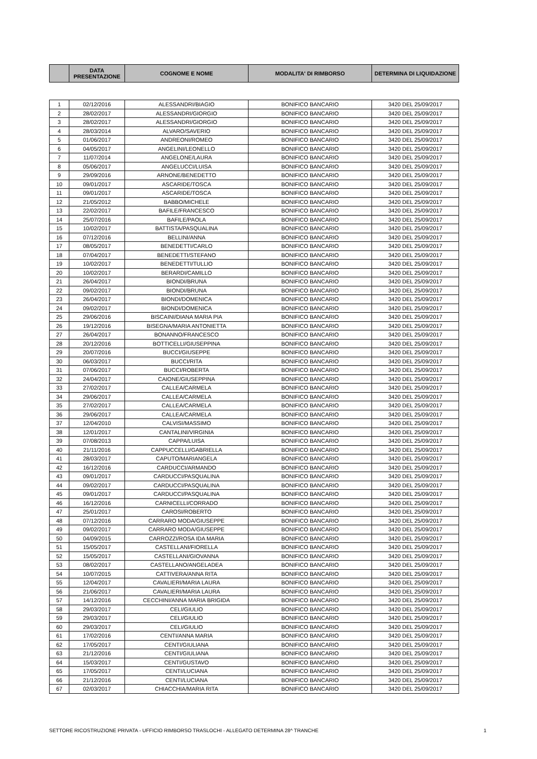| | DATA PRESENTAZIONE | COGNOME E NOME | MODALITA' DI RIMBORSO | DETERMINA DI LIQUIDAZIONE |
| --- | --- | --- | --- | --- |
| 1 | 02/12/2016 | ALESSANDRI/BIAGIO | BONIFICO BANCARIO | 3420 DEL 25/09/2017 |
| 2 | 28/02/2017 | ALESSANDRI/GIORGIO | BONIFICO BANCARIO | 3420 DEL 25/09/2017 |
| 3 | 28/02/2017 | ALESSANDRI/GIORGIO | BONIFICO BANCARIO | 3420 DEL 25/09/2017 |
| 4 | 28/03/2014 | ALVARO/SAVERIO | BONIFICO BANCARIO | 3420 DEL 25/09/2017 |
| 5 | 01/06/2017 | ANDREONI/ROMEO | BONIFICO BANCARIO | 3420 DEL 25/09/2017 |
| 6 | 04/05/2017 | ANGELINI/LEONELLO | BONIFICO BANCARIO | 3420 DEL 25/09/2017 |
| 7 | 11/07/2014 | ANGELONE/LAURA | BONIFICO BANCARIO | 3420 DEL 25/09/2017 |
| 8 | 05/06/2017 | ANGELUCCI/LUISA | BONIFICO BANCARIO | 3420 DEL 25/09/2017 |
| 9 | 29/09/2016 | ARNONE/BENEDETTO | BONIFICO BANCARIO | 3420 DEL 25/09/2017 |
| 10 | 09/01/2017 | ASCARIDE/TOSCA | BONIFICO BANCARIO | 3420 DEL 25/09/2017 |
| 11 | 09/01/2017 | ASCARIDE/TOSCA | BONIFICO BANCARIO | 3420 DEL 25/09/2017 |
| 12 | 21/05/2012 | BABBO/MICHELE | BONIFICO BANCARIO | 3420 DEL 25/09/2017 |
| 13 | 22/02/2017 | BAFILE/FRANCESCO | BONIFICO BANCARIO | 3420 DEL 25/09/2017 |
| 14 | 25/07/2016 | BAFILE/PAOLA | BONIFICO BANCARIO | 3420 DEL 25/09/2017 |
| 15 | 10/02/2017 | BATTISTA/PASQUALINA | BONIFICO BANCARIO | 3420 DEL 25/09/2017 |
| 16 | 07/12/2016 | BELLINI/ANNA | BONIFICO BANCARIO | 3420 DEL 25/09/2017 |
| 17 | 08/05/2017 | BENEDETTI/CARLO | BONIFICO BANCARIO | 3420 DEL 25/09/2017 |
| 18 | 07/04/2017 | BENEDETTI/STEFANO | BONIFICO BANCARIO | 3420 DEL 25/09/2017 |
| 19 | 10/02/2017 | BENEDETTI/TULLIO | BONIFICO BANCARIO | 3420 DEL 25/09/2017 |
| 20 | 10/02/2017 | BERARDI/CAMILLO | BONIFICO BANCARIO | 3420 DEL 25/09/2017 |
| 21 | 26/04/2017 | BIONDI/BRUNA | BONIFICO BANCARIO | 3420 DEL 25/09/2017 |
| 22 | 09/02/2017 | BIONDI/BRUNA | BONIFICO BANCARIO | 3420 DEL 25/09/2017 |
| 23 | 26/04/2017 | BIONDI/DOMENICA | BONIFICO BANCARIO | 3420 DEL 25/09/2017 |
| 24 | 09/02/2017 | BIONDI/DOMENICA | BONIFICO BANCARIO | 3420 DEL 25/09/2017 |
| 25 | 29/06/2016 | BISCAINI/DIANA MARIA PIA | BONIFICO BANCARIO | 3420 DEL 25/09/2017 |
| 26 | 19/12/2016 | BISEGNA/MARIA ANTONIETTA | BONIFICO BANCARIO | 3420 DEL 25/09/2017 |
| 27 | 26/04/2017 | BONANNO/FRANCESCO | BONIFICO BANCARIO | 3420 DEL 25/09/2017 |
| 28 | 20/12/2016 | BOTTICELLI/GIUSEPPINA | BONIFICO BANCARIO | 3420 DEL 25/09/2017 |
| 29 | 20/07/2016 | BUCCI/GIUSEPPE | BONIFICO BANCARIO | 3420 DEL 25/09/2017 |
| 30 | 06/03/2017 | BUCCI/RITA | BONIFICO BANCARIO | 3420 DEL 25/09/2017 |
| 31 | 07/06/2017 | BUCCI/ROBERTA | BONIFICO BANCARIO | 3420 DEL 25/09/2017 |
| 32 | 24/04/2017 | CAIONE/GIUSEPPINA | BONIFICO BANCARIO | 3420 DEL 25/09/2017 |
| 33 | 27/02/2017 | CALLEA/CARMELA | BONIFICO BANCARIO | 3420 DEL 25/09/2017 |
| 34 | 29/06/2017 | CALLEA/CARMELA | BONIFICO BANCARIO | 3420 DEL 25/09/2017 |
| 35 | 27/02/2017 | CALLEA/CARMELA | BONIFICO BANCARIO | 3420 DEL 25/09/2017 |
| 36 | 29/06/2017 | CALLEA/CARMELA | BONIFICO BANCARIO | 3420 DEL 25/09/2017 |
| 37 | 12/04/2010 | CALVISI/MASSIMO | BONIFICO BANCARIO | 3420 DEL 25/09/2017 |
| 38 | 12/01/2017 | CANTALINI/VIRGINIA | BONIFICO BANCARIO | 3420 DEL 25/09/2017 |
| 39 | 07/08/2013 | CAPPA/LUISA | BONIFICO BANCARIO | 3420 DEL 25/09/2017 |
| 40 | 21/11/2016 | CAPPUCCELLI/GABRIELLA | BONIFICO BANCARIO | 3420 DEL 25/09/2017 |
| 41 | 28/03/2017 | CAPUTO/MARIANGELA | BONIFICO BANCARIO | 3420 DEL 25/09/2017 |
| 42 | 16/12/2016 | CARDUCCI/ARMANDO | BONIFICO BANCARIO | 3420 DEL 25/09/2017 |
| 43 | 09/01/2017 | CARDUCCI/PASQUALINA | BONIFICO BANCARIO | 3420 DEL 25/09/2017 |
| 44 | 09/02/2017 | CARDUCCI/PASQUALINA | BONIFICO BANCARIO | 3420 DEL 25/09/2017 |
| 45 | 09/01/2017 | CARDUCCI/PASQUALINA | BONIFICO BANCARIO | 3420 DEL 25/09/2017 |
| 46 | 16/12/2016 | CARNICELLI/CORRADO | BONIFICO BANCARIO | 3420 DEL 25/09/2017 |
| 47 | 25/01/2017 | CAROSI/ROBERTO | BONIFICO BANCARIO | 3420 DEL 25/09/2017 |
| 48 | 07/12/2016 | CARRARO MODA/GIUSEPPE | BONIFICO BANCARIO | 3420 DEL 25/09/2017 |
| 49 | 09/02/2017 | CARRARO MODA/GIUSEPPE | BONIFICO BANCARIO | 3420 DEL 25/09/2017 |
| 50 | 04/09/2015 | CARROZZI/ROSA IDA MARIA | BONIFICO BANCARIO | 3420 DEL 25/09/2017 |
| 51 | 15/05/2017 | CASTELLANI/FIORELLA | BONIFICO BANCARIO | 3420 DEL 25/09/2017 |
| 52 | 15/05/2017 | CASTELLANI/GIOVANNA | BONIFICO BANCARIO | 3420 DEL 25/09/2017 |
| 53 | 08/02/2017 | CASTELLANO/ANGELADEA | BONIFICO BANCARIO | 3420 DEL 25/09/2017 |
| 54 | 10/07/2015 | CATTIVERA/ANNA RITA | BONIFICO BANCARIO | 3420 DEL 25/09/2017 |
| 55 | 12/04/2017 | CAVALIERI/MARIA LAURA | BONIFICO BANCARIO | 3420 DEL 25/09/2017 |
| 56 | 21/06/2017 | CAVALIERI/MARIA LAURA | BONIFICO BANCARIO | 3420 DEL 25/09/2017 |
| 57 | 14/12/2016 | CECCHINI/ANNA MARIA BRIGIDA | BONIFICO BANCARIO | 3420 DEL 25/09/2017 |
| 58 | 29/03/2017 | CELI/GIULIO | BONIFICO BANCARIO | 3420 DEL 25/09/2017 |
| 59 | 29/03/2017 | CELI/GIULIO | BONIFICO BANCARIO | 3420 DEL 25/09/2017 |
| 60 | 29/03/2017 | CELI/GIULIO | BONIFICO BANCARIO | 3420 DEL 25/09/2017 |
| 61 | 17/02/2016 | CENTI/ANNA MARIA | BONIFICO BANCARIO | 3420 DEL 25/09/2017 |
| 62 | 17/05/2017 | CENTI/GIULIANA | BONIFICO BANCARIO | 3420 DEL 25/09/2017 |
| 63 | 21/12/2016 | CENTI/GIULIANA | BONIFICO BANCARIO | 3420 DEL 25/09/2017 |
| 64 | 15/03/2017 | CENTI/GUSTAVO | BONIFICO BANCARIO | 3420 DEL 25/09/2017 |
| 65 | 17/05/2017 | CENTI/LUCIANA | BONIFICO BANCARIO | 3420 DEL 25/09/2017 |
| 66 | 21/12/2016 | CENTI/LUCIANA | BONIFICO BANCARIO | 3420 DEL 25/09/2017 |
| 67 | 02/03/2017 | CHIACCHIA/MARIA RITA | BONIFICO BANCARIO | 3420 DEL 25/09/2017 |
SETTORE RICOSTRUZIONE PRIVATA - UFFICIO RIMBORSO TRASLOCHI - ALLEGATO DETERMINA 28^ TRANCHE 1